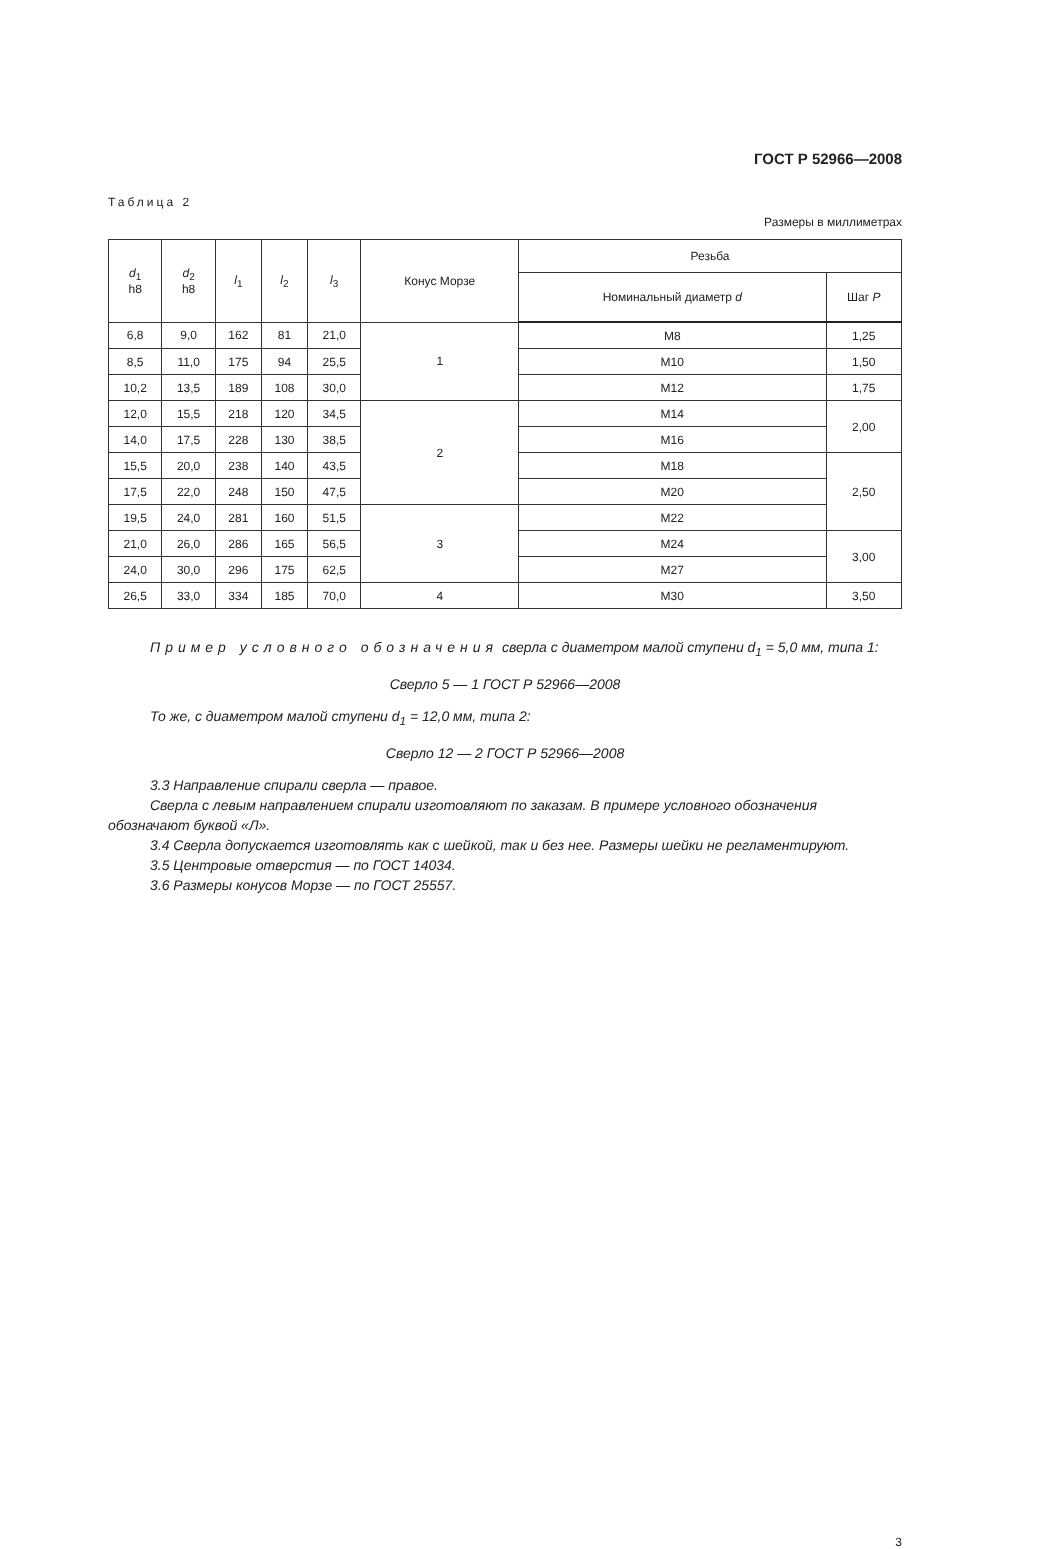ГОСТ Р 52966—2008
Таблица 2
Размеры в миллиметрах
| d<sub>1</sub> h8 | d<sub>2</sub> h8 | l<sub>1</sub> | l<sub>2</sub> | l<sub>3</sub> | Конус Морзе | Резьба | |
| --- | --- | --- | --- | --- | --- | --- | --- |
| | | | | | | Номинальный диаметр d | Шаг P |
| 6,8 | 9,0 | 162 | 81 | 21,0 | 1 | M8 | 1,25 |
| 8,5 | 11,0 | 175 | 94 | 25,5 | | M10 | 1,50 |
| 10,2 | 13,5 | 189 | 108 | 30,0 | | M12 | 1,75 |
| 12,0 | 15,5 | 218 | 120 | 34,5 | 2 | M14 | 2,00 |
| 14,0 | 17,5 | 228 | 130 | 38,5 | | M16 | |
| 15,5 | 20,0 | 238 | 140 | 43,5 | | M18 | 2,50 |
| 17,5 | 22,0 | 248 | 150 | 47,5 | | M20 | |
| 19,5 | 24,0 | 281 | 160 | 51,5 | 3 | M22 | |
| 21,0 | 26,0 | 286 | 165 | 56,5 | | M24 | 3,00 |
| 24,0 | 30,0 | 296 | 175 | 62,5 | | M27 | |
| 26,5 | 33,0 | 334 | 185 | 70,0 | 4 | M30 | 3,50 |
Пример условного обозначения сверла с диаметром малой ступени d<sub>1</sub> = 5,0 мм, типа 1:
Сверло 5 — 1 ГОСТ Р 52966—2008
То же, с диаметром малой ступени d<sub>1</sub> = 12,0 мм, типа 2:
Сверло 12 — 2 ГОСТ Р 52966—2008
3.3 Направление спирали сверла — правое.
Сверла с левым направлением спирали изготовляют по заказам. В примере условного обозначения обозначают буквой «Л».
3.4 Сверла допускается изготовлять как с шейкой, так и без нее. Размеры шейки не регламентируют.
3.5 Центровые отверстия — по ГОСТ 14034.
3.6 Размеры конусов Морзе — по ГОСТ 25557.
3